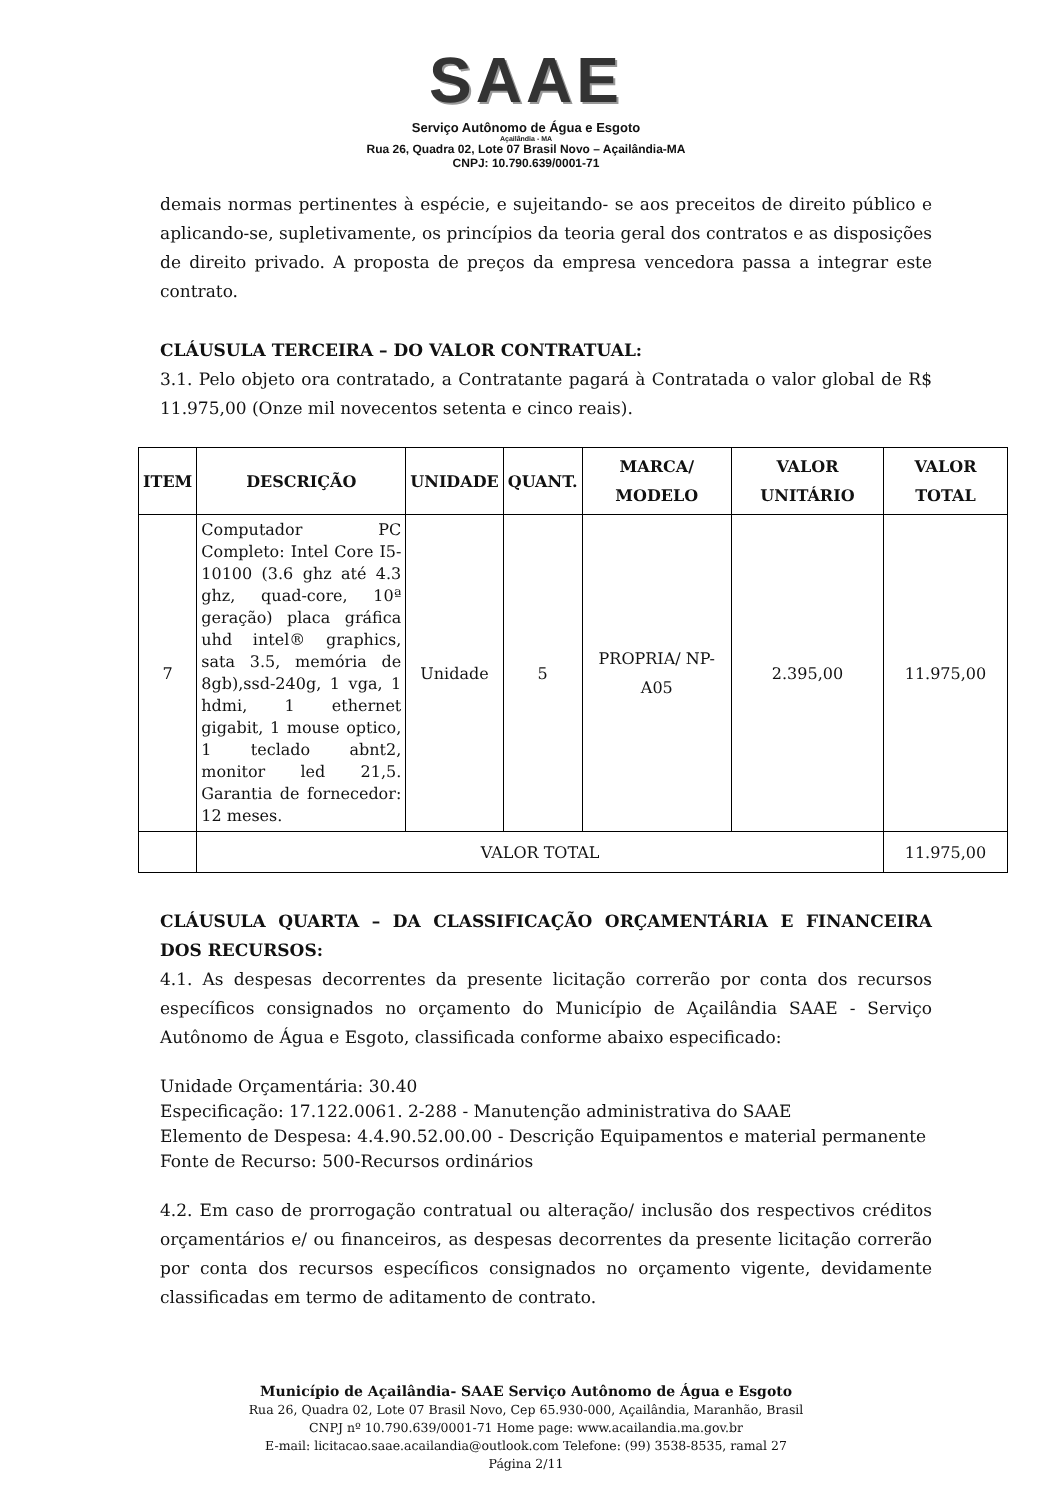SAAE
Serviço Autônomo de Água e Esgoto
Açailândia - MA
Rua 26, Quadra 02, Lote 07 Brasil Novo – Açailândia-MA
CNPJ: 10.790.639/0001-71
demais normas pertinentes à espécie, e sujeitando- se aos preceitos de direito público e aplicando-se, supletivamente, os princípios da teoria geral dos contratos e as disposições de direito privado. A proposta de preços da empresa vencedora passa a integrar este contrato.
CLÁUSULA TERCEIRA – DO VALOR CONTRATUAL:
3.1. Pelo objeto ora contratado, a Contratante pagará à Contratada o valor global de R$ 11.975,00 (Onze mil novecentos setenta e cinco reais).
| ITEM | DESCRIÇÃO | UNIDADE | QUANT. | MARCA/ MODELO | VALOR UNITÁRIO | VALOR TOTAL |
| --- | --- | --- | --- | --- | --- | --- |
| 7 | Computador PC Completo: Intel Core I5-10100 (3.6 ghz até 4.3 ghz, quad-core, 10ª geração) placa gráfica uhd intel® graphics, sata 3.5, memória de 8gb),ssd-240g, 1 vga, 1 hdmi, 1 ethernet gigabit, 1 mouse optico, 1 teclado abnt2, monitor led 21,5. Garantia de fornecedor: 12 meses. | Unidade | 5 | PROPRIA/ NP-A05 | 2.395,00 | 11.975,00 |
| | VALOR TOTAL | | | | | 11.975,00 |
CLÁUSULA QUARTA – DA CLASSIFICAÇÃO ORÇAMENTÁRIA E FINANCEIRA DOS RECURSOS:
4.1. As despesas decorrentes da presente licitação correrão por conta dos recursos específicos consignados no orçamento do Município de Açailândia SAAE - Serviço Autônomo de Água e Esgoto, classificada conforme abaixo especificado:
Unidade Orçamentária: 30.40
Especificação: 17.122.0061. 2-288 - Manutenção administrativa do SAAE
Elemento de Despesa: 4.4.90.52.00.00 - Descrição Equipamentos e material permanente
Fonte de Recurso: 500-Recursos ordinários
4.2. Em caso de prorrogação contratual ou alteração/ inclusão dos respectivos créditos orçamentários e/ ou financeiros, as despesas decorrentes da presente licitação correrão por conta dos recursos específicos consignados no orçamento vigente, devidamente classificadas em termo de aditamento de contrato.
Município de Açailândia- SAAE Serviço Autônomo de Água e Esgoto
Rua 26, Quadra 02, Lote 07 Brasil Novo, Cep 65.930-000, Açailândia, Maranhão, Brasil
CNPJ nº 10.790.639/0001-71 Home page: www.acailandia.ma.gov.br
E-mail: licitacao.saae.acailandia@outlook.com Telefone: (99) 3538-8535, ramal 27
Página 2/11